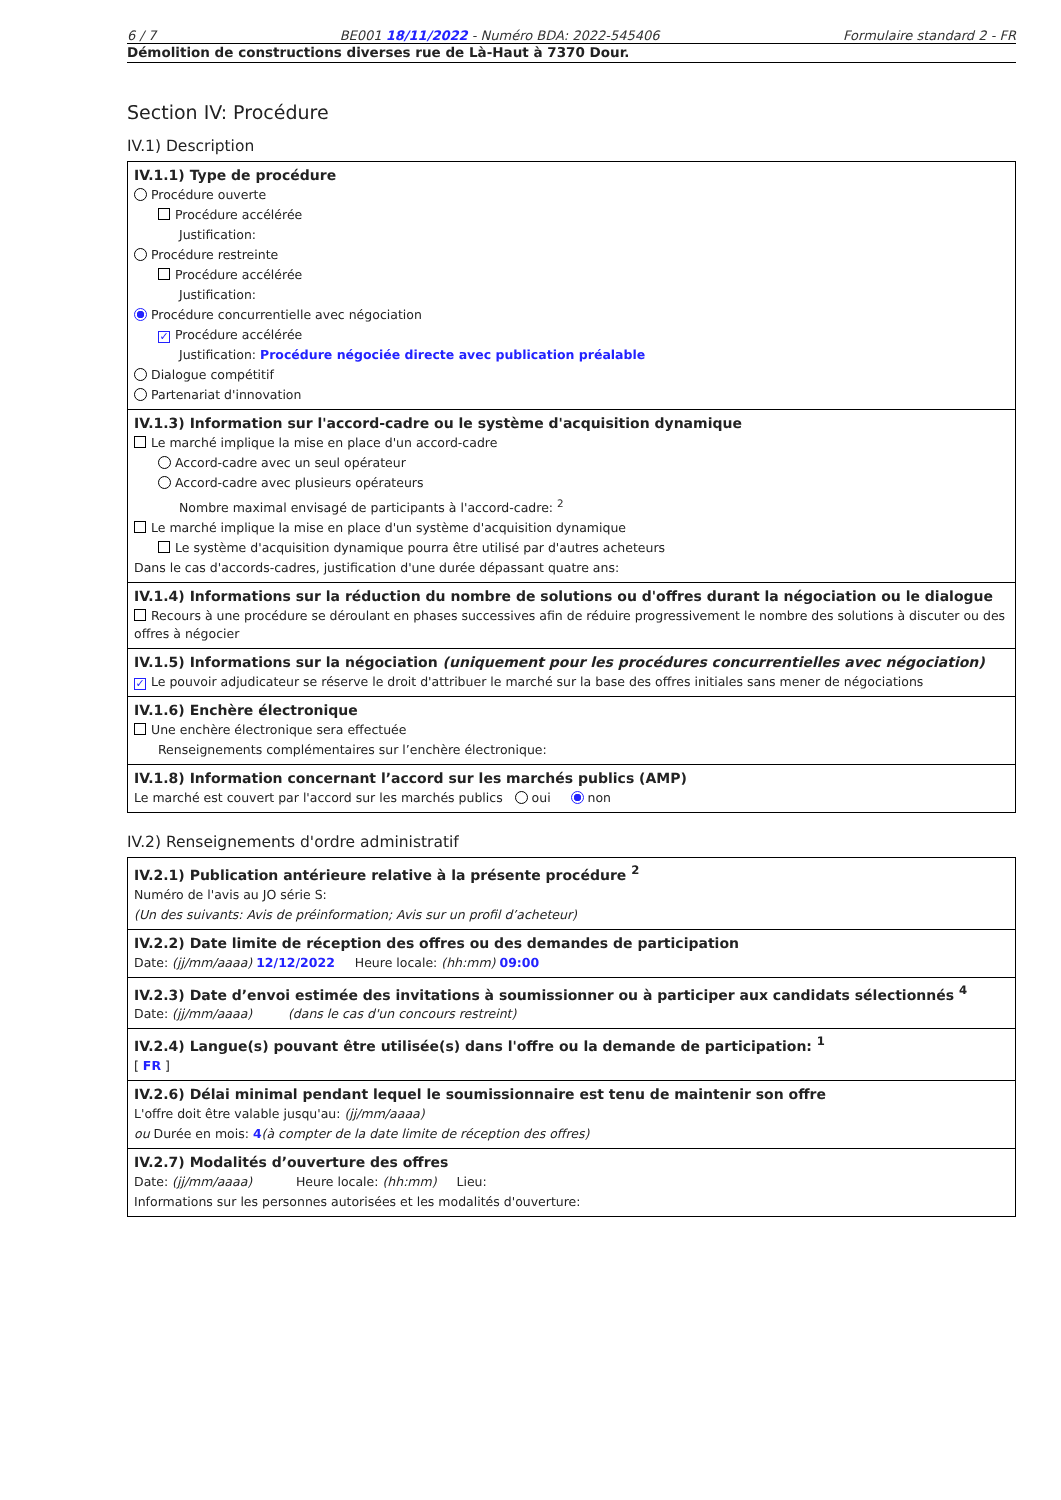6 / 7 BE001 18/11/2022 - Numéro BDA: 2022-545406 Formulaire standard 2 - FR
Démolition de constructions diverses rue de Là-Haut à 7370 Dour.
Section IV: Procédure
IV.1) Description
IV.1.1) Type de procédure
Procédure ouverte
Procédure accélérée
Justification:
Procédure restreinte
Procédure accélérée
Justification:
Procédure concurrentielle avec négociation
✓ Procédure accélérée
Justification: Procédure négociée directe avec publication préalable
Dialogue compétitif
Partenariat d'innovation
IV.1.3) Information sur l'accord-cadre ou le système d'acquisition dynamique
Le marché implique la mise en place d'un accord-cadre
Accord-cadre avec un seul opérateur
Accord-cadre avec plusieurs opérateurs
Nombre maximal envisagé de participants à l'accord-cadre: <sup>2</sup>
Le marché implique la mise en place d'un système d'acquisition dynamique
Le système d'acquisition dynamique pourra être utilisé par d'autres acheteurs
Dans le cas d'accords-cadres, justification d'une durée dépassant quatre ans:
IV.1.4) Informations sur la réduction du nombre de solutions ou d'offres durant la négociation ou le dialogue
Recours à une procédure se déroulant en phases successives afin de réduire progressivement le nombre des solutions à discuter ou des offres à négocier
IV.1.5) Informations sur la négociation (uniquement pour les procédures concurrentielles avec négociation)
✓ Le pouvoir adjudicateur se réserve le droit d'attribuer le marché sur la base des offres initiales sans mener de négociations
IV.1.6) Enchère électronique
Une enchère électronique sera effectuée
Renseignements complémentaires sur l’enchère électronique:
IV.1.8) Information concernant l’accord sur les marchés publics (AMP)
Le marché est couvert par l'accord sur les marchés publics oui non
IV.2) Renseignements d'ordre administratif
IV.2.1) Publication antérieure relative à la présente procédure <sup>2</sup>
Numéro de l'avis au JO série S:
(Un des suivants: Avis de préinformation; Avis sur un profil d’acheteur)
IV.2.2) Date limite de réception des offres ou des demandes de participation
Date: (jj/mm/aaaa) 12/12/2022 Heure locale: (hh:mm) 09:00
IV.2.3) Date d’envoi estimée des invitations à soumissionner ou à participer aux candidats sélectionnés <sup>4</sup>
Date: (jj/mm/aaaa) (dans le cas d'un concours restreint)
IV.2.4) Langue(s) pouvant être utilisée(s) dans l'offre ou la demande de participation: <sup>1</sup>
[ FR ]
IV.2.6) Délai minimal pendant lequel le soumissionnaire est tenu de maintenir son offre
L'offre doit être valable jusqu'au: (jj/mm/aaaa)
ou Durée en mois: 4(à compter de la date limite de réception des offres)
IV.2.7) Modalités d’ouverture des offres
Date: (jj/mm/aaaa) Heure locale: (hh:mm) Lieu:
Informations sur les personnes autorisées et les modalités d'ouverture: